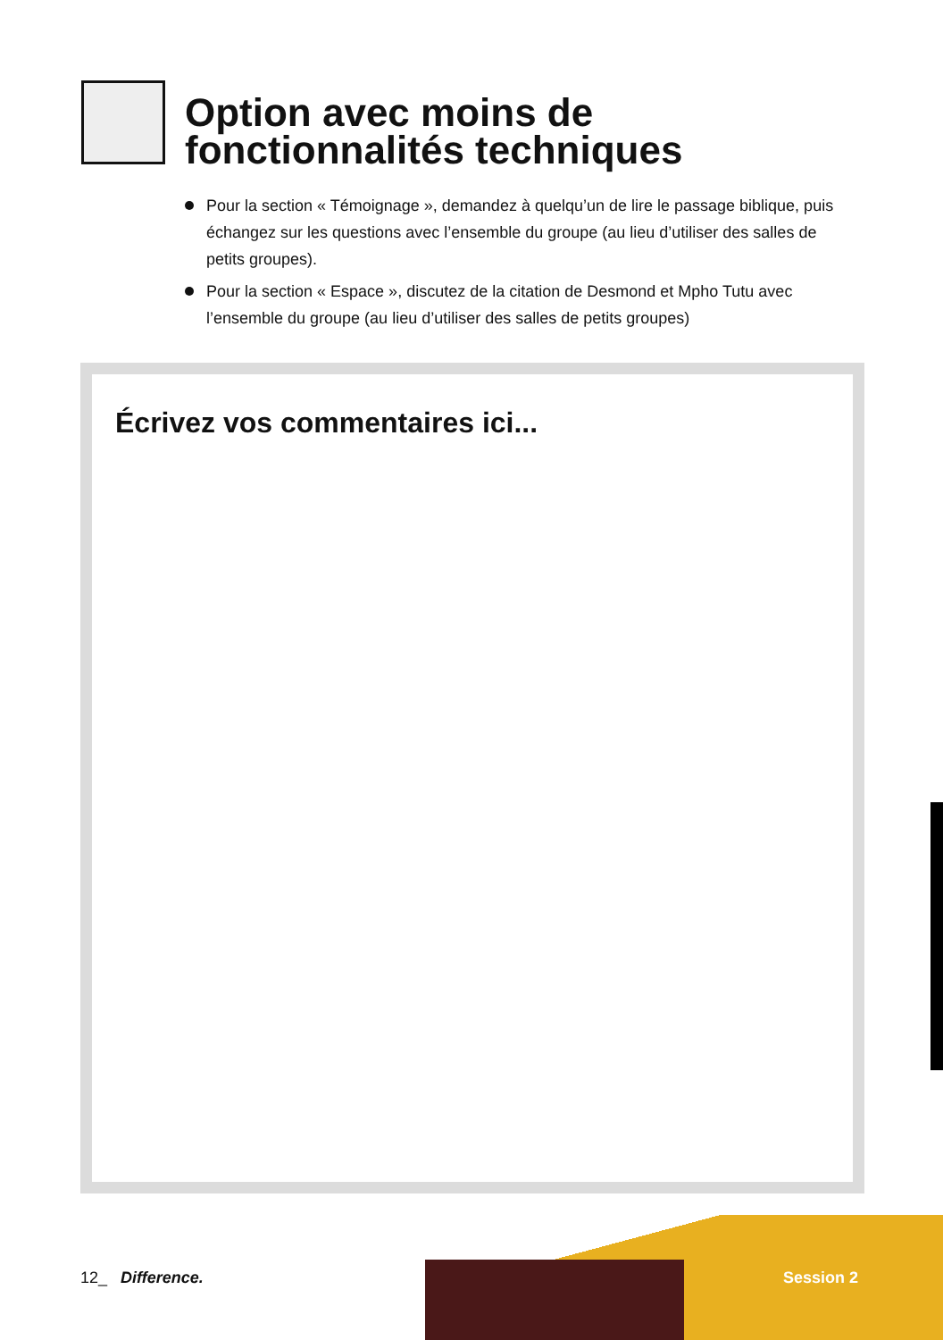Option avec moins de
fonctionnalités techniques
Pour la section « Témoignage », demandez à quelqu’un de lire le passage biblique, puis échangez sur les questions avec l’ensemble du groupe (au lieu d’utiliser des salles de petits groupes).
Pour la section « Espace », discutez de la citation de Desmond et Mpho Tutu avec l’ensemble du groupe (au lieu d’utiliser des salles de petits groupes)
Écrivez vos commentaires ici...
12_ Difference. Session 2